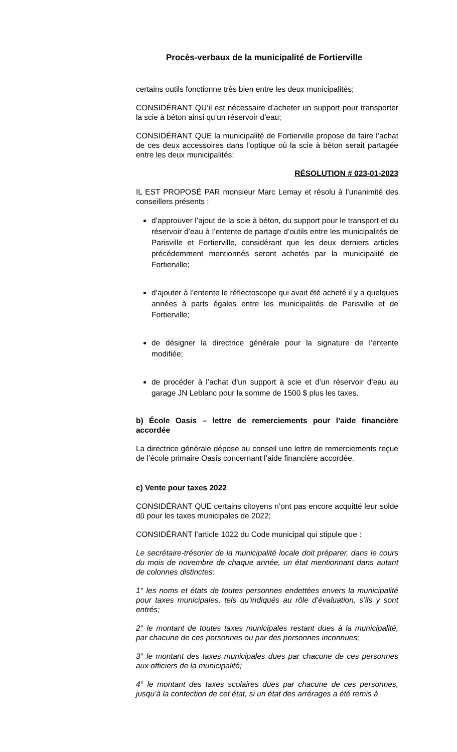Procès-verbaux de la municipalité de Fortierville
certains outils fonctionne très bien entre les deux municipalités;
CONSIDÉRANT QU’il est nécessaire d’acheter un support pour transporter la scie à béton ainsi qu’un réservoir d’eau;
CONSIDÉRANT QUE la municipalité de Fortierville propose de faire l’achat de ces deux accessoires dans l’optique où la scie à béton serait partagée entre les deux municipalités;
RÉSOLUTION # 023-01-2023
IL EST PROPOSÉ PAR monsieur Marc Lemay et résolu à l’unanimité des conseillers présents :
d’approuver l’ajout de la scie à béton, du support pour le transport et du réservoir d’eau à l’entente de partage d’outils entre les municipalités de Parisville et Fortierville, considérant que les deux derniers articles précédemment mentionnés seront achetés par la municipalité de Fortierville;
d’ajouter à l’entente le réflectoscope qui avait été acheté il y a quelques années à parts égales entre les municipalités de Parisville et de Fortierville;
de désigner la directrice générale pour la signature de l’entente modifiée;
de procéder à l’achat d’un support à scie et d’un réservoir d’eau au garage JN Leblanc pour la somme de 1500 $ plus les taxes.
b) École Oasis – lettre de remerciements pour l’aide financière accordée
La directrice générale dépose au conseil une lettre de remerciements reçue de l’école primaire Oasis concernant l’aide financière accordée.
c) Vente pour taxes 2022
CONSIDÉRANT QUE certains citoyens n’ont pas encore acquitté leur solde dû pour les taxes municipales de 2022;
CONSIDÉRANT l’article 1022 du Code municipal qui stipule que :
Le secrétaire-trésorier de la municipalité locale doit préparer, dans le cours du mois de novembre de chaque année, un état mentionnant dans autant de colonnes distinctes:
1° les noms et états de toutes personnes endettées envers la municipalité pour taxes municipales, tels qu’indiqués au rôle d’évaluation, s’ils y sont entrés;
2° le montant de toutes taxes municipales restant dues à la municipalité, par chacune de ces personnes ou par des personnes inconnues;
3° le montant des taxes municipales dues par chacune de ces personnes aux officiers de la municipalité;
4° le montant des taxes scolaires dues par chacune de ces personnes, jusqu’à la confection de cet état, si un état des arrérages a été remis à